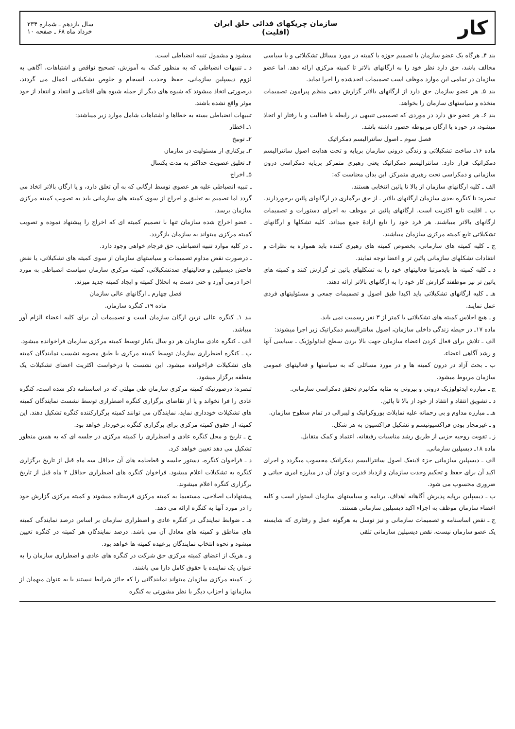کار
سازمان چریکهای فدائی خلق ایران
(اقلیت)
سال یازدهم ـ شماره ۲۳۴
خرداد ماه ۶۸ ـ صفحه ۱۰
بند ۴ـ هرگاه یک عضو سازمان با تصمیم حوزه یا کمیته در مورد مسائل تشکیلاتی و یا سیاسی مخالف باشد، حق دارد نظر خود را به ارگانهای بالاتر تا کمیته مرکزی ارائه دهد. اما عضو سازمان در تمامی این موارد موظف است تصمیمات اتخذشده را اجرا نماید.
بند ۵ـ هر عضو سازمان حق دارد از ارگانهای بالاتر گزارش دهی منظم پیرامون تصمیمات متخذه و سیاستهای سازمان را بخواهد.
بند ۶ـ هر عضو حق دارد در موردی که تصمیمی تنبیهی در رابطه با فعالیت و یا رفتار او اتخاذ میشود، در حوزه یا ارگان مربوطه حضور داشته باشد.
فصل سوم ـ اصول سانترالیسم دمکراتیک
ماده ۱۶ـ ساخت تشکیلاتی و زندگی درونی سازمان برپایه و تحت هدایت اصول سانترالیسم دمکراتیک قرار دارد. سانترالیسم دمکراتیک یعنی رهبری متمرکز برپایه دمکراسی درون سازمانی و دمکراسی تحت رهبری متمرکز. این بدان معناست که:
الف ـ کلیه ارگانهای سازمان از بالا تا پائین انتخابی هستند.
تبصره: تا کنگره بعدی سازمان ارگانهای بالاتر ـ از حق برگماری در ارگانهای پائین برخوردارند.
ب ـ اقلیت تابع اکثریت است. ارگانهای پائین تر موظف به اجرای دستورات و تصمیمات ارگانهای بالاتر میباشند. هر فرد خود را تابع ارادهٔ جمع میداند. کلیه تشکلها و ارگانهای تشکیلاتی تابع کمیته مرکزی سازمان میباشند.
ج ـ کلیه کمیته های سازمانی، بخصوص کمیته های رهبری کننده باید همواره به نظرات و انتقادات تشکلهای سازمانی پائین تر و اعضا توجه نمایند.
د ـ کلیه کمیته ها بایدمرتبا فعالیتهای خود را به تشکلهای پائین تر گزارش کنند و کمیته های پائین تر نیز موظفند گزارش کار خود را به ارگانهای بالاتر ارائه دهند.
هـ ـ کلیه ارگانهای تشکیلاتی باید اکیدا طبق اصول و تصمیمات جمعی و مسئولیتهای فردی عمل نمایند.
و ـ هیچ اجلاس کمیته های تشکیلاتی با کمتر از ۳ نفر رسمیت نمی یابد.
ماده ۱۷ـ در حیطه زندگی داخلی سازمان، اصول سانترالیسم دمکراتیک زیر اجرا میشوند:
الف ـ تلاش برای فعال کردن اعضاء سازمان جهت بالا بردن سطح ایدئولوژیک ـ سیاسی آنها و رشد آگاهی اعضاء.
ب ـ بحث آزاد در درون کمیته ها و در مورد مسائلی که به سیاستها و فعالیتهای عمومی سازمان مربوط میشود.
ج ـ مبارزه ایدئولوژیک درونی و بیرونی به مثابه مکانیزم تحقق دمکراسی سازمانی.
د ـ تشویق انتقاد و انتقاد از خود از بالا تا پائین.
هـ ـ مبارزه مداوم و بی رحمانه علیه تمایلات بوروکراتیک و لیبرالی در تمام سطوح سازمان.
و ـ غیرمجاز بودن فراکسیونیسم و تشکیل فراکسیون به هر شکل.
ز ـ تقویت روحیه حزبی از طریق رشد مناسبات رفیقانه، اعتماد و کمک متقابل.
ماده ۱۸ـ دیسپلین سازمانی.
الف ـ دیسپلین سازمانی جزء لاینفک اصول سانترالیسم دمکراتیک محسوب میگردد و اجرای اکید آن برای حفظ و تحکیم وحدت سازمان و ازدیاد قدرت و توان آن در مبارزه امری حیاتی و ضروری محسوب می شود.
ب ـ دیسپلین برپایه پذیرش آگاهانه اهداف، برنامه و سیاستهای سازمان استوار است و کلیه اعضاء سازمان موظف به اجراء اکید دیسپلین سازمانی هستند.
ج ـ نقض اساسنامه و تصمیمات سازمانی و نیز توسل به هرگونه عمل و رفتاری که شایسته یک عضو سازمان نیست، نقض دیسپلین سازمانی تلقی
میشود و مشمول تنبیه انضباطی است.
د ـ تنبیهات انضباطی که به منظور کمک به آموزش، تصحیح نواقص و اشتباهات، آگاهی به لزوم دیسپلین سازمانی، حفظ وحدت، انسجام و خلوص تشکیلاتی اعمال می گردند، درصورتی اتخاذ میشوند که شیوه های دیگر از جمله شیوه های اقناعی و انتقاد و انتقاد از خود موثر واقع نشده باشند.
تنبیهات انضباطی بسته به خطاها و اشتباهات شامل موارد زیر میباشند:
۱ـ اخطار
۲ـ توبیخ
۳ـ برکناری از مسئولیت در سازمان
۴ـ تعلیق عضویت حداکثر به مدت یکسال
۵ـ اخراج
ـ تنبیه انضباطی علیه هر عضوی توسط ارگانی که به آن تعلق دارد، و یا ارگان بالاتر اتخاذ می گردد اما تصمیم به تعلیق و اخراج از سوی کمیته های سازمانی باید به تصویب کمیته مرکزی سازمان برسد.
ـ عضو اخراج شده سازمان تنها با تصمیم کمیته ای که اخراج را پیشنهاد نموده و تصویب کمیته مرکزی میتواند به سازمان بازگردد.
ـ در کلیه موارد تنبیه انضباطی، حق فرجام خواهی وجود دارد.
ـ درصورت نقض مداوم تصمیمات و سیاستهای سازمان از سوی کمیته های تشکیلاتی، یا نقض فاحش دیسپلین و فعالیتهای ضدتشکیلاتی، کمیته مرکزی سازمان سیاست انضباطی به مورد اجرا درمی آورد و حتی دست به انحلال کمیته و ایجاد کمیته جدید میزند.
فصل چهارم ـ ارگانهای عالی سازمان
ماده ۱۹ـ کنگره سازمان.
بند ۱ـ کنگره عالی ترین ارگان سازمان است و تصمیمات آن برای کلیه اعضاء الزام آور میباشد.
الف ـ کنگره عادی سازمان هر دو سال یکبار توسط کمیته مرکزی سازمان فراخوانده میشود.
ب ـ کنگره اضطراری سازمان توسط کمیته مرکزی یا طبق مصوبه نشست نمایندگان کمیته های تشکیلات فراخوانده میشود. این نشست با درخواست اکثریت اعضای تشکیلات یک منطقه برگزار میشود.
تبصره: درصورتیکه کمیته مرکزی سازمان طی مهلتی که در اساسنامه ذکر شده است، کنگره عادی را فرا نخواند و یا از تقاضای برگزاری کنگره اضطراری توسط نشست نمایندگان کمیته های تشکیلات خودداری نماید، نمایندگان می توانند کمیته برگزارکننده کنگره تشکیل دهند. این کمیته از حقوق کمیته مرکزی برای برگزاری کنگره برخوردار خواهد بود.
ج ـ تاریخ و محل کنگره عادی و اضطراری را کمیته مرکزی در جلسه ای که به همین منظور تشکیل می دهد تعیین خواهد کرد.
د ـ فراخوان کنگره، دستور جلسه و قطعنامه های آن حداقل سه ماه قبل از تاریخ برگزاری کنگره به تشکیلات اعلام میشود. فراخوان کنگره های اضطراری حداقل ۲ ماه قبل از تاریخ برگزاری کنگره اعلام میشوند.
پیشنهادات اصلاحی، مستقیما به کمیته مرکزی فرستاده میشوند و کمیته مرکزی گزارش خود را در مورد آنها به کنگره ارائه می دهد.
هـ ـ ضوابط نمایندگی در کنگره عادی و اضطراری سازمان بر اساس درصد نمایندگی کمیته های مناطق و کمیته های معادل آن می باشد. درصد نمایندگان هر کمیته در کنگره تعیین میشود و نحوه انتخاب نمایندگان برعهده کمیته ها خواهد بود.
و ـ هریک از اعضای کمیته مرکزی حق شرکت در کنگره های عادی و اضطراری سازمان را به عنوان یک نماینده با حقوق کامل دارا می باشند.
ز ـ کمیته مرکزی سازمان میتواند نمایندگانی را که حائز شرایط نیستند یا به عنوان میهمان از سازمانها و احزاب دیگر با نظر مشورتی به کنگره